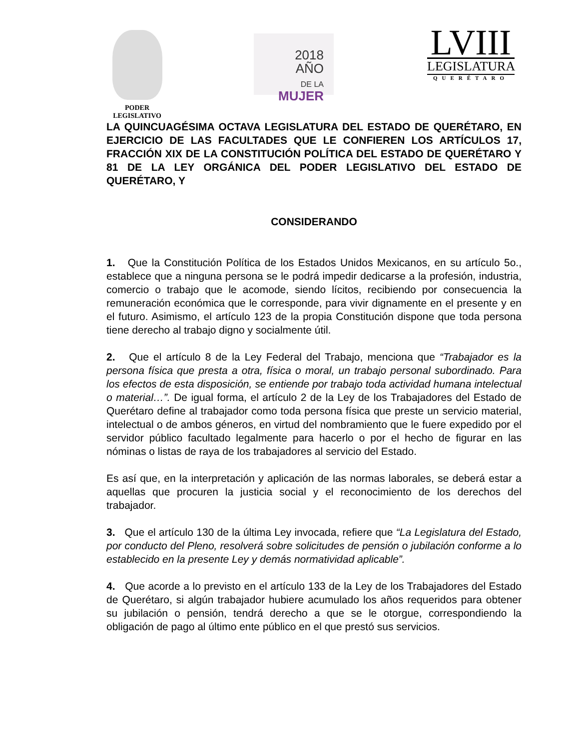PODER
LEGISLATIVO
2018
AÑO
DE LA MUJER
LVIII
LEGISLATURA
QUERÉTARO
LA QUINCUAGÉSIMA OCTAVA LEGISLATURA DEL ESTADO DE QUERÉTARO, EN EJERCICIO DE LAS FACULTADES QUE LE CONFIEREN LOS ARTÍCULOS 17, FRACCIÓN XIX DE LA CONSTITUCIÓN POLÍTICA DEL ESTADO DE QUERÉTARO Y 81 DE LA LEY ORGÁNICA DEL PODER LEGISLATIVO DEL ESTADO DE QUERÉTARO, Y
CONSIDERANDO
1. Que la Constitución Política de los Estados Unidos Mexicanos, en su artículo 5o., establece que a ninguna persona se le podrá impedir dedicarse a la profesión, industria, comercio o trabajo que le acomode, siendo lícitos, recibiendo por consecuencia la remuneración económica que le corresponde, para vivir dignamente en el presente y en el futuro. Asimismo, el artículo 123 de la propia Constitución dispone que toda persona tiene derecho al trabajo digno y socialmente útil.
2. Que el artículo 8 de la Ley Federal del Trabajo, menciona que “Trabajador es la persona física que presta a otra, física o moral, un trabajo personal subordinado. Para los efectos de esta disposición, se entiende por trabajo toda actividad humana intelectual o material…”. De igual forma, el artículo 2 de la Ley de los Trabajadores del Estado de Querétaro define al trabajador como toda persona física que preste un servicio material, intelectual o de ambos géneros, en virtud del nombramiento que le fuere expedido por el servidor público facultado legalmente para hacerlo o por el hecho de figurar en las nóminas o listas de raya de los trabajadores al servicio del Estado.
Es así que, en la interpretación y aplicación de las normas laborales, se deberá estar a aquellas que procuren la justicia social y el reconocimiento de los derechos del trabajador.
3. Que el artículo 130 de la última Ley invocada, refiere que “La Legislatura del Estado, por conducto del Pleno, resolverá sobre solicitudes de pensión o jubilación conforme a lo establecido en la presente Ley y demás normatividad aplicable”.
4. Que acorde a lo previsto en el artículo 133 de la Ley de los Trabajadores del Estado de Querétaro, si algún trabajador hubiere acumulado los años requeridos para obtener su jubilación o pensión, tendrá derecho a que se le otorgue, correspondiendo la obligación de pago al último ente público en el que prestó sus servicios.